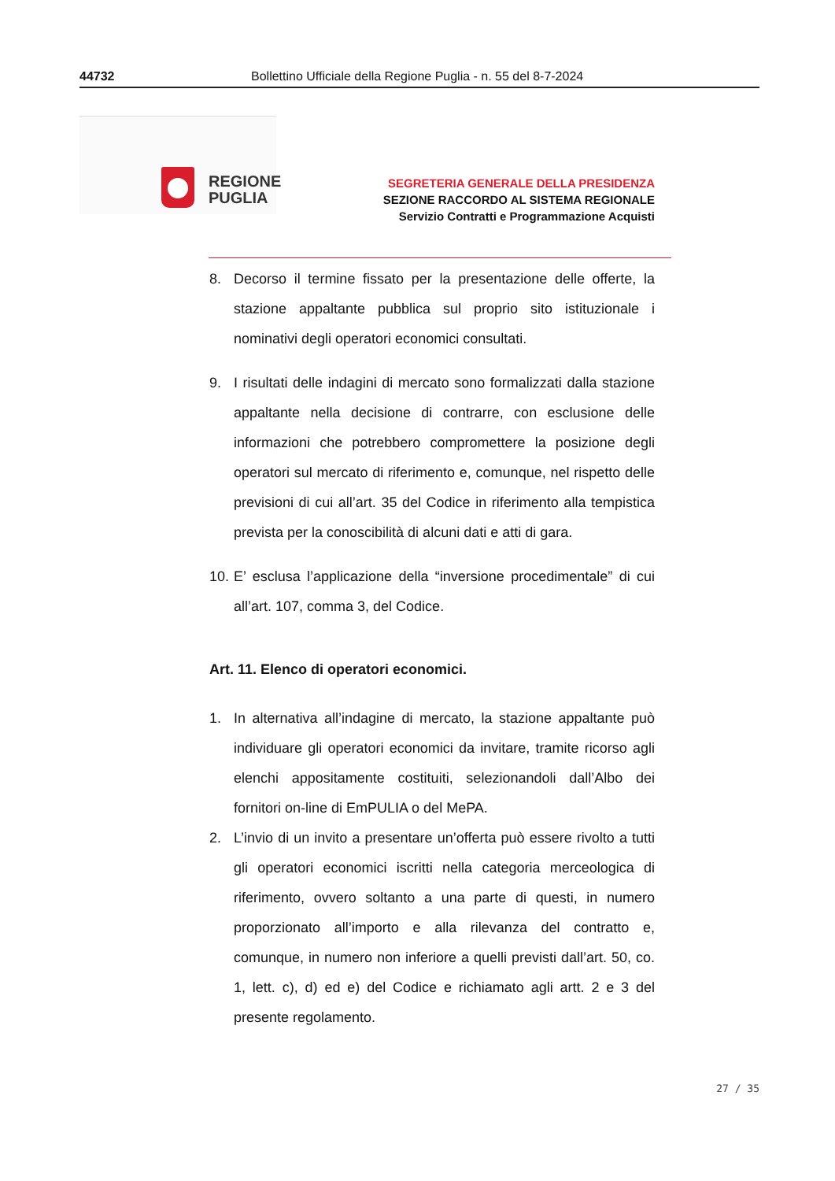44732 Bollettino Ufficiale della Regione Puglia - n. 55 del 8-7-2024
REGIONE
PUGLIA
SEGRETERIA GENERALE DELLA PRESIDENZA
SEZIONE RACCORDO AL SISTEMA REGIONALE
Servizio Contratti e Programmazione Acquisti
8. Decorso il termine fissato per la presentazione delle offerte, la stazione appaltante pubblica sul proprio sito istituzionale i nominativi degli operatori economici consultati.
9. I risultati delle indagini di mercato sono formalizzati dalla stazione appaltante nella decisione di contrarre, con esclusione delle informazioni che potrebbero compromettere la posizione degli operatori sul mercato di riferimento e, comunque, nel rispetto delle previsioni di cui all’art. 35 del Codice in riferimento alla tempistica prevista per la conoscibilità di alcuni dati e atti di gara.
10.
E’ esclusa l’applicazione della “inversione procedimentale” di cui all’art. 107, comma 3, del Codice.
Art. 11. Elenco di operatori economici.
1. In alternativa all’indagine di mercato, la stazione appaltante può individuare gli operatori economici da invitare, tramite ricorso agli elenchi appositamente costituiti, selezionandoli dall’Albo dei fornitori on-line di EmPULIA o del MePA.
2. L’invio di un invito a presentare un’offerta può essere rivolto a tutti gli operatori economici iscritti nella categoria merceologica di riferimento, ovvero soltanto a una parte di questi, in numero proporzionato all’importo e alla rilevanza del contratto e, comunque, in numero non inferiore a quelli previsti dall’art. 50, co. 1, lett. c), d) ed e) del Codice e richiamato agli artt. 2 e 3 del presente regolamento.
27 / 35